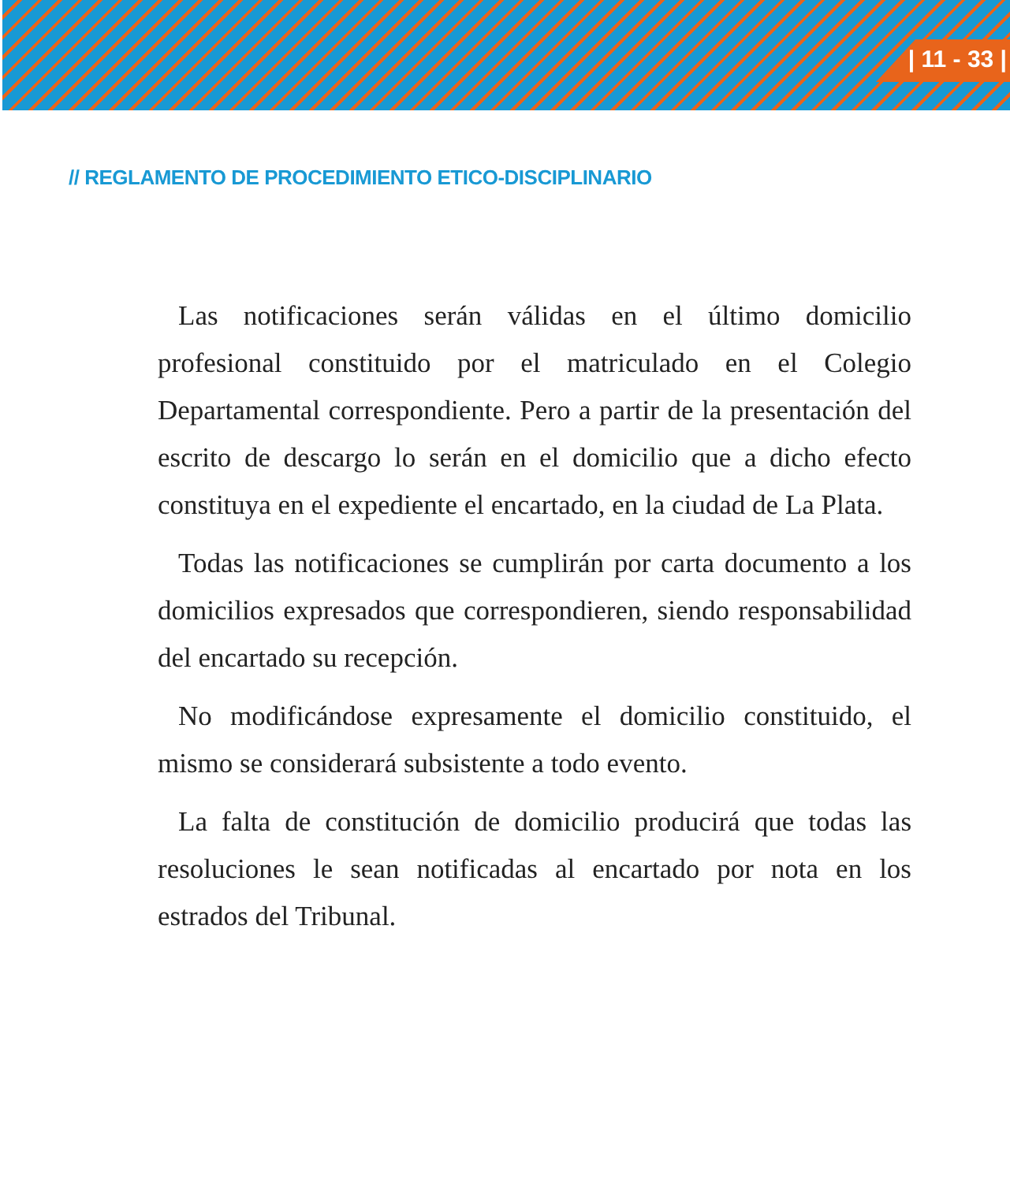| 11 - 33 |
// REGLAMENTO DE PROCEDIMIENTO ETICO-DISCIPLINARIO
Las notificaciones serán válidas en el último domicilio profesional constituido por el matriculado en el Colegio Departamental correspondiente. Pero a partir de la presentación del escrito de descargo lo serán en el domicilio que a dicho efecto constituya en el expediente el encartado, en la ciudad de La Plata.
Todas las notificaciones se cumplirán por carta documento a los domicilios expresados que correspondieren, siendo responsabilidad del encartado su recepción.
No modificándose expresamente el domicilio constituido, el mismo se considerará subsistente a todo evento.
La falta de constitución de domicilio producirá que todas las resoluciones le sean notificadas al encartado por nota en los estrados del Tribunal.